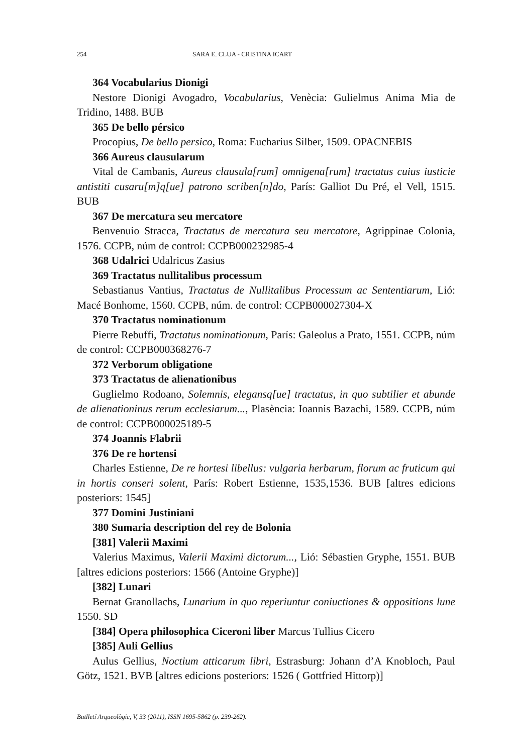254 SARA E. CLUA - CRISTINA ICART
364 Vocabularius Dionigi
Nestore Dionigi Avogadro, Vocabularius, Venècia: Gulielmus Anima Mia de Tridino, 1488. BUB
365 De bello pérsico
Procopius, De bello persico, Roma: Eucharius Silber, 1509. OPACNEBIS
366 Aureus clausularum
Vital de Cambanis, Aureus clausula[rum] omnigena[rum] tractatus cuius iusticie antistiti cusaru[m]q[ue] patrono scriben[n]do, París: Galliot Du Pré, el Vell, 1515. BUB
367 De mercatura seu mercatore
Benvenuio Stracca, Tractatus de mercatura seu mercatore, Agrippinae Colonia, 1576. CCPB, núm de control: CCPB000232985-4
368 Udalrici Udalricus Zasius
369 Tractatus nullitalibus processum
Sebastianus Vantius, Tractatus de Nullitalibus Processum ac Sententiarum, Lió: Macé Bonhome, 1560. CCPB, núm. de control: CCPB000027304-X
370 Tractatus nominationum
Pierre Rebuffi, Tractatus nominationum, París: Galeolus a Prato, 1551. CCPB, núm de control: CCPB000368276-7
372 Verborum obligatione
373 Tractatus de alienationibus
Guglielmo Rodoano, Solemnis, elegansq[ue] tractatus, in quo subtilier et abunde de alienationinus rerum ecclesiarum..., Plasència: Ioannis Bazachi, 1589. CCPB, núm de control: CCPB000025189-5
374 Joannis Flabrii
376 De re hortensi
Charles Estienne, De re hortesi libellus: vulgaria herbarum, florum ac fruticum qui in hortis conseri solent, París: Robert Estienne, 1535,1536. BUB [altres edicions posteriors: 1545]
377 Domini Justiniani
380 Sumaria description del rey de Bolonia
[381] Valerii Maximi
Valerius Maximus, Valerii Maximi dictorum..., Lió: Sébastien Gryphe, 1551. BUB [altres edicions posteriors: 1566 (Antoine Gryphe)]
[382] Lunari
Bernat Granollachs, Lunarium in quo reperiuntur coniuctiones & oppositions lune 1550. SD
[384] Opera philosophica Ciceroni liber Marcus Tullius Cicero
[385] Auli Gellius
Aulus Gellius, Noctium atticarum libri, Estrasburg: Johann d’A Knobloch, Paul Götz, 1521. BVB [altres edicions posteriors: 1526 ( Gottfried Hittorp)]
Butlletí Arqueològic, V, 33 (2011), ISSN 1695-5862 (p. 239-262).